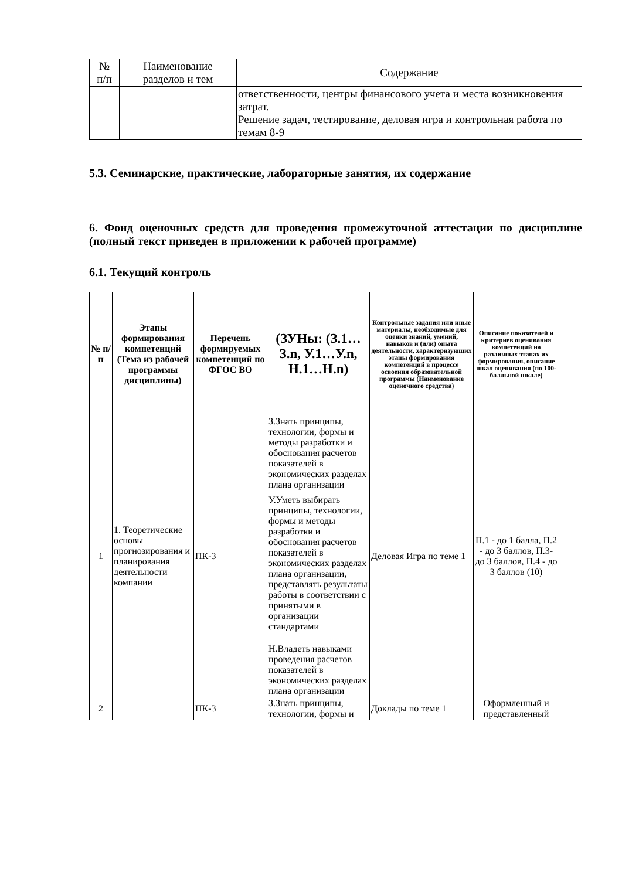| № п/п | Наименование разделов и тем | Содержание |
| --- | --- | --- |
| | | ответственности, центры финансового учета и места возникновения затрат. Решение задач, тестирование, деловая игра и контрольная работа по темам 8-9 |
5.3. Семинарские, практические, лабораторные занятия, их содержание
6. Фонд оценочных средств для проведения промежуточной аттестации по дисциплине (полный текст приведен в приложении к рабочей программе)
6.1. Текущий контроль
| № п/п | Этапы формирования компетенций (Тема из рабочей программы дисциплины) | Перечень формируемых компетенций по ФГОС ВО | (ЗУНы: (З.1…З.n, У.1…У.n, Н.1…Н.n) | Контрольные задания или иные материалы, необходимые для оценки знаний, умений, навыков и (или) опыта деятельности, характеризующих этапы формирования компетенций в процессе освоения образовательной программы (Наименование оценочного средства) | Описание показателей и критериев оценивания компетенций на различных этапах их формирования, описание шкал оценивания (по 100-балльной шкале) |
| --- | --- | --- | --- | --- | --- |
| 1 | 1. Теоретические основы прогнозирования и планирования деятельности компании | ПК-3 | З.Знать принципы, технологии, формы и методы разработки и обоснования расчетов показателей в экономических разделах плана организации У.Уметь выбирать принципы, технологии, формы и методы разработки и обоснования расчетов показателей в экономических разделах плана организации, представлять результаты работы в соответствии с принятыми в организации стандартами Н.Владеть навыками проведения расчетов показателей в экономических разделах плана организации | Деловая Игра по теме 1 | П.1 - до 1 балла, П.2 - до 3 баллов, П.3- до 3 баллов, П.4 - до 3 баллов (10) |
| 2 | | ПК-3 | З.Знать принципы, технологии, формы и | Доклады по теме 1 | Оформленный и представленный |